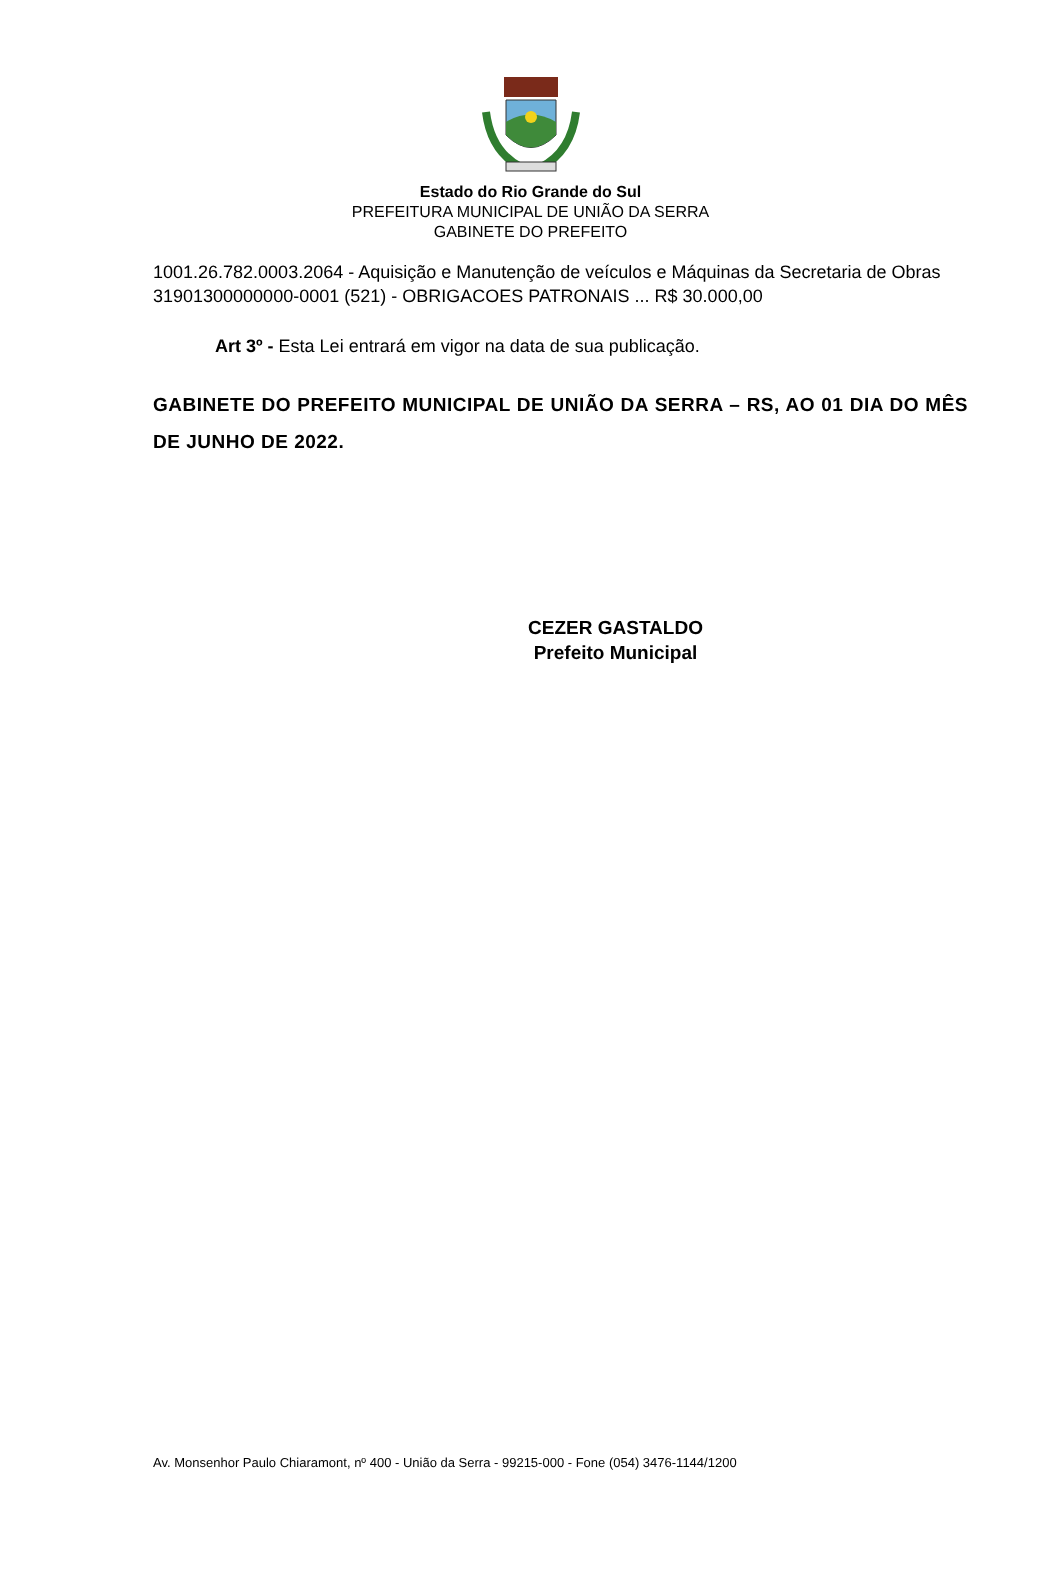Estado do Rio Grande do Sul
PREFEITURA MUNICIPAL DE UNIÃO DA SERRA
GABINETE DO PREFEITO
1001.26.782.0003.2064 - Aquisição e Manutenção de veículos e Máquinas da Secretaria de Obras
31901300000000-0001 (521) - OBRIGACOES PATRONAIS ... R$ 30.000,00
Art 3º - Esta Lei entrará em vigor na data de sua publicação.
GABINETE DO PREFEITO MUNICIPAL DE UNIÃO DA SERRA – RS, AO 01 DIA DO MÊS DE JUNHO DE 2022.
CEZER GASTALDO
Prefeito Municipal
Av. Monsenhor Paulo Chiaramont, nº 400 - União da Serra - 99215-000 - Fone (054) 3476-1144/1200